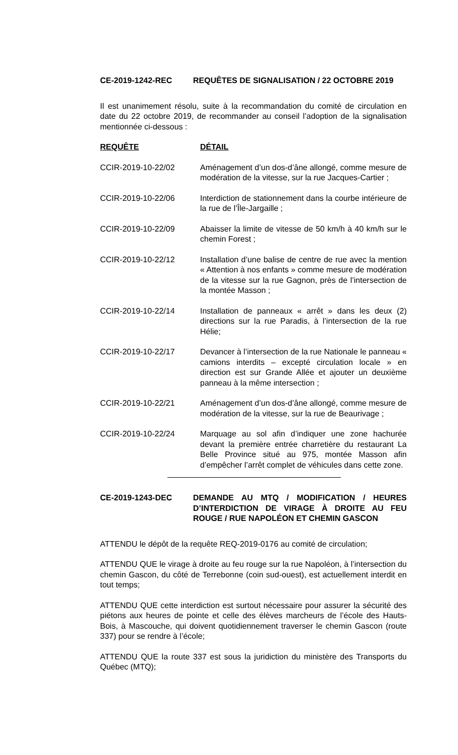CE-2019-1242-REC REQUÊTES DE SIGNALISATION / 22 OCTOBRE 2019
Il est unanimement résolu, suite à la recommandation du comité de circulation en date du 22 octobre 2019, de recommander au conseil l’adoption de la signalisation mentionnée ci-dessous :
REQUÊTE DÉTAIL
CCIR-2019-10-22/02 Aménagement d’un dos-d’âne allongé, comme mesure de modération de la vitesse, sur la rue Jacques-Cartier ;
CCIR-2019-10-22/06 Interdiction de stationnement dans la courbe intérieure de la rue de l’Île-Jargaille ;
CCIR-2019-10-22/09 Abaisser la limite de vitesse de 50 km/h à 40 km/h sur le chemin Forest ;
CCIR-2019-10-22/12 Installation d’une balise de centre de rue avec la mention « Attention à nos enfants » comme mesure de modération de la vitesse sur la rue Gagnon, près de l’intersection de la montée Masson ;
CCIR-2019-10-22/14 Installation de panneaux « arrêt » dans les deux (2) directions sur la rue Paradis, à l’intersection de la rue Hélie;
CCIR-2019-10-22/17 Devancer à l’intersection de la rue Nationale le panneau « camions interdits – excepté circulation locale » en direction est sur Grande Allée et ajouter un deuxième panneau à la même intersection ;
CCIR-2019-10-22/21 Aménagement d’un dos-d’âne allongé, comme mesure de modération de la vitesse, sur la rue de Beaurivage ;
CCIR-2019-10-22/24 Marquage au sol afin d’indiquer une zone hachurée devant la première entrée charretière du restaurant La Belle Province situé au 975, montée Masson afin d’empêcher l’arrêt complet de véhicules dans cette zone.
CE-2019-1243-DEC DEMANDE AU MTQ / MODIFICATION / HEURES D’INTERDICTION DE VIRAGE À DROITE AU FEU ROUGE / RUE NAPOLÉON ET CHEMIN GASCON
ATTENDU le dépôt de la requête REQ-2019-0176 au comité de circulation;
ATTENDU QUE le virage à droite au feu rouge sur la rue Napoléon, à l’intersection du chemin Gascon, du côté de Terrebonne (coin sud-ouest), est actuellement interdit en tout temps;
ATTENDU QUE cette interdiction est surtout nécessaire pour assurer la sécurité des piétons aux heures de pointe et celle des élèves marcheurs de l’école des Hauts-Bois, à Mascouche, qui doivent quotidiennement traverser le chemin Gascon (route 337) pour se rendre à l’école;
ATTENDU QUE la route 337 est sous la juridiction du ministère des Transports du Québec (MTQ);